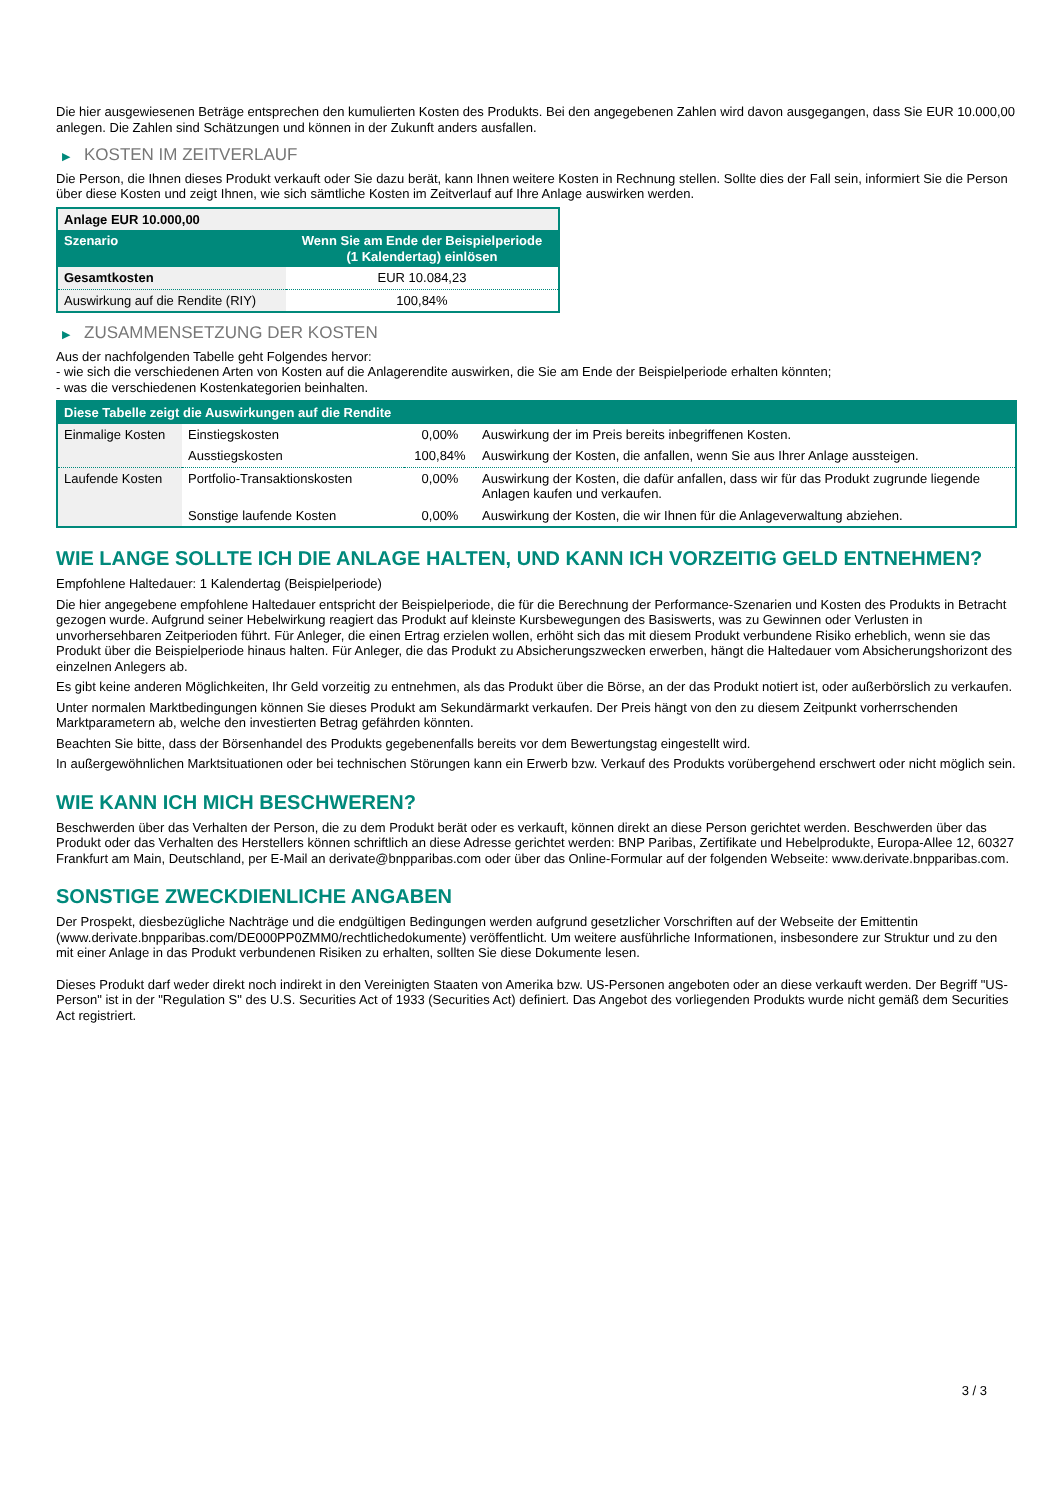Die hier ausgewiesenen Beträge entsprechen den kumulierten Kosten des Produkts. Bei den angegebenen Zahlen wird davon ausgegangen, dass Sie EUR 10.000,00 anlegen. Die Zahlen sind Schätzungen und können in der Zukunft anders ausfallen.
▶ KOSTEN IM ZEITVERLAUF
Die Person, die Ihnen dieses Produkt verkauft oder Sie dazu berät, kann Ihnen weitere Kosten in Rechnung stellen. Sollte dies der Fall sein, informiert Sie die Person über diese Kosten und zeigt Ihnen, wie sich sämtliche Kosten im Zeitverlauf auf Ihre Anlage auswirken werden.
| Anlage EUR 10.000,00 | |
| Szenario | Wenn Sie am Ende der Beispielperiode (1 Kalendertag) einlösen |
| Gesamtkosten | EUR 10.084,23 |
| Auswirkung auf die Rendite (RIY) | 100,84% |
▶ ZUSAMMENSETZUNG DER KOSTEN
Aus der nachfolgenden Tabelle geht Folgendes hervor:
- wie sich die verschiedenen Arten von Kosten auf die Anlagerendite auswirken, die Sie am Ende der Beispielperiode erhalten könnten;
- was die verschiedenen Kostenkategorien beinhalten.
| Diese Tabelle zeigt die Auswirkungen auf die Rendite | | | |
| --- | --- | --- | --- |
| Einmalige Kosten | Einstiegskosten | 0,00% | Auswirkung der im Preis bereits inbegriffenen Kosten. |
| | Ausstiegskosten | 100,84% | Auswirkung der Kosten, die anfallen, wenn Sie aus Ihrer Anlage aussteigen. |
| Laufende Kosten | Portfolio-Transaktionskosten | 0,00% | Auswirkung der Kosten, die dafür anfallen, dass wir für das Produkt zugrunde liegende Anlagen kaufen und verkaufen. |
| | Sonstige laufende Kosten | 0,00% | Auswirkung der Kosten, die wir Ihnen für die Anlageverwaltung abziehen. |
WIE LANGE SOLLTE ICH DIE ANLAGE HALTEN, UND KANN ICH VORZEITIG GELD ENTNEHMEN?
Empfohlene Haltedauer: 1 Kalendertag (Beispielperiode)
Die hier angegebene empfohlene Haltedauer entspricht der Beispielperiode, die für die Berechnung der Performance-Szenarien und Kosten des Produkts in Betracht gezogen wurde. Aufgrund seiner Hebelwirkung reagiert das Produkt auf kleinste Kursbewegungen des Basiswerts, was zu Gewinnen oder Verlusten in unvorhersehbaren Zeitperioden führt. Für Anleger, die einen Ertrag erzielen wollen, erhöht sich das mit diesem Produkt verbundene Risiko erheblich, wenn sie das Produkt über die Beispielperiode hinaus halten. Für Anleger, die das Produkt zu Absicherungszwecken erwerben, hängt die Haltedauer vom Absicherungshorizont des einzelnen Anlegers ab.
Es gibt keine anderen Möglichkeiten, Ihr Geld vorzeitig zu entnehmen, als das Produkt über die Börse, an der das Produkt notiert ist, oder außerbörslich zu verkaufen.
Unter normalen Marktbedingungen können Sie dieses Produkt am Sekundärmarkt verkaufen. Der Preis hängt von den zu diesem Zeitpunkt vorherrschenden Marktparametern ab, welche den investierten Betrag gefährden könnten.
Beachten Sie bitte, dass der Börsenhandel des Produkts gegebenenfalls bereits vor dem Bewertungstag eingestellt wird.
In außergewöhnlichen Marktsituationen oder bei technischen Störungen kann ein Erwerb bzw. Verkauf des Produkts vorübergehend erschwert oder nicht möglich sein.
WIE KANN ICH MICH BESCHWEREN?
Beschwerden über das Verhalten der Person, die zu dem Produkt berät oder es verkauft, können direkt an diese Person gerichtet werden. Beschwerden über das Produkt oder das Verhalten des Herstellers können schriftlich an diese Adresse gerichtet werden: BNP Paribas, Zertifikate und Hebelprodukte, Europa-Allee 12, 60327 Frankfurt am Main, Deutschland, per E-Mail an derivate@bnpparibas.com oder über das Online-Formular auf der folgenden Webseite: www.derivate.bnpparibas.com.
SONSTIGE ZWECKDIENLICHE ANGABEN
Der Prospekt, diesbezügliche Nachträge und die endgültigen Bedingungen werden aufgrund gesetzlicher Vorschriften auf der Webseite der Emittentin (www.derivate.bnpparibas.com/DE000PP0ZMM0/rechtlichedokumente) veröffentlicht. Um weitere ausführliche Informationen, insbesondere zur Struktur und zu den mit einer Anlage in das Produkt verbundenen Risiken zu erhalten, sollten Sie diese Dokumente lesen.
Dieses Produkt darf weder direkt noch indirekt in den Vereinigten Staaten von Amerika bzw. US-Personen angeboten oder an diese verkauft werden. Der Begriff "US-Person" ist in der "Regulation S" des U.S. Securities Act of 1933 (Securities Act) definiert. Das Angebot des vorliegenden Produkts wurde nicht gemäß dem Securities Act registriert.
3 / 3